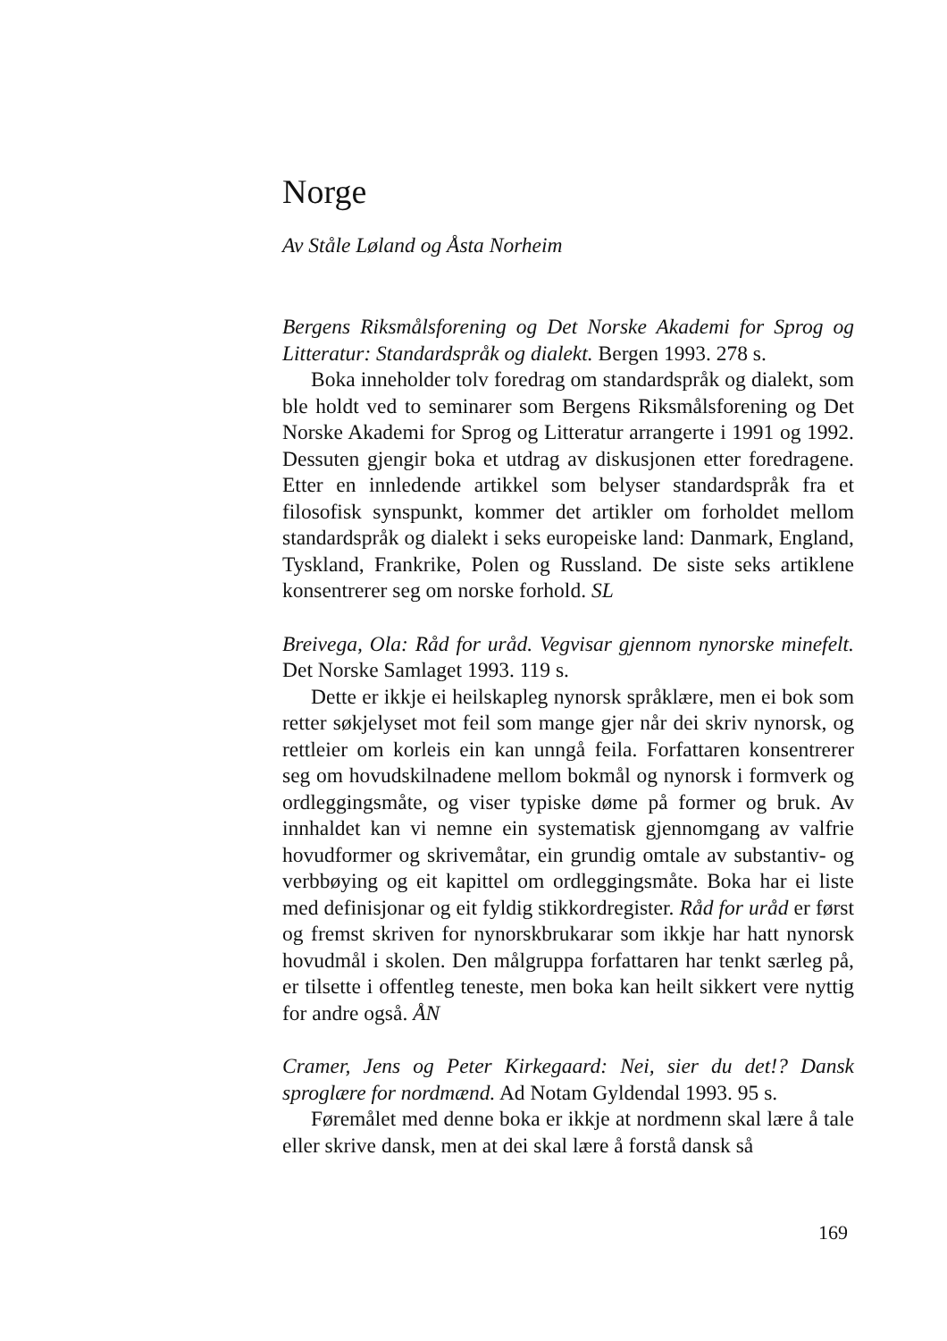Norge
Av Ståle Løland og Åsta Norheim
Bergens Riksmålsforening og Det Norske Akademi for Sprog og Litteratur: Standardspråk og dialekt. Bergen 1993. 278 s.
Boka inneholder tolv foredrag om standardspråk og dialekt, som ble holdt ved to seminarer som Bergens Riksmålsforening og Det Norske Akademi for Sprog og Litteratur arrangerte i 1991 og 1992. Dessuten gjengir boka et utdrag av diskusjonen etter foredragene. Etter en innledende artikkel som belyser standard­språk fra et filosofisk synspunkt, kommer det artikler om for­holdet mellom standardspråk og dialekt i seks europeiske land: Danmark, England, Tyskland, Frankrike, Polen og Russland. De siste seks artiklene konsentrerer seg om norske forhold. SL
Breivega, Ola: Råd for uråd. Vegvisar gjennom nynorske mine­felt. Det Norske Samlaget 1993. 119 s.
Dette er ikkje ei heilskapleg nynorsk språklære, men ei bok som retter søkjelyset mot feil som mange gjer når dei skriv nynorsk, og rettleier om korleis ein kan unngå feila. Forfattaren konsentrerer seg om hovudskilnadene mellom bokmål og nynorsk i formverk og ordleggingsmåte, og viser typiske døme på former og bruk. Av innhaldet kan vi nemne ein systematisk gjennomgang av valfrie hovudformer og skrivemåtar, ein grun­dig omtale av substantiv- og verbbøying og eit kapittel om ord­leggingsmåte. Boka har ei liste med definisjonar og eit fyldig stikkordregister. Råd for uråd er først og fremst skriven for nynorskbrukarar som ikkje har hatt nynorsk hovudmål i skolen. Den målgruppa forfattaren har tenkt særleg på, er tilsette i offentleg teneste, men boka kan heilt sikkert vere nyttig for andre også. ÅN
Cramer, Jens og Peter Kirkegaard: Nei, sier du det!? Dansk sproglære for nordmænd. Ad Notam Gyldendal 1993. 95 s.
Føremålet med denne boka er ikkje at nordmenn skal lære å tale eller skrive dansk, men at dei skal lære å forstå dansk så
169